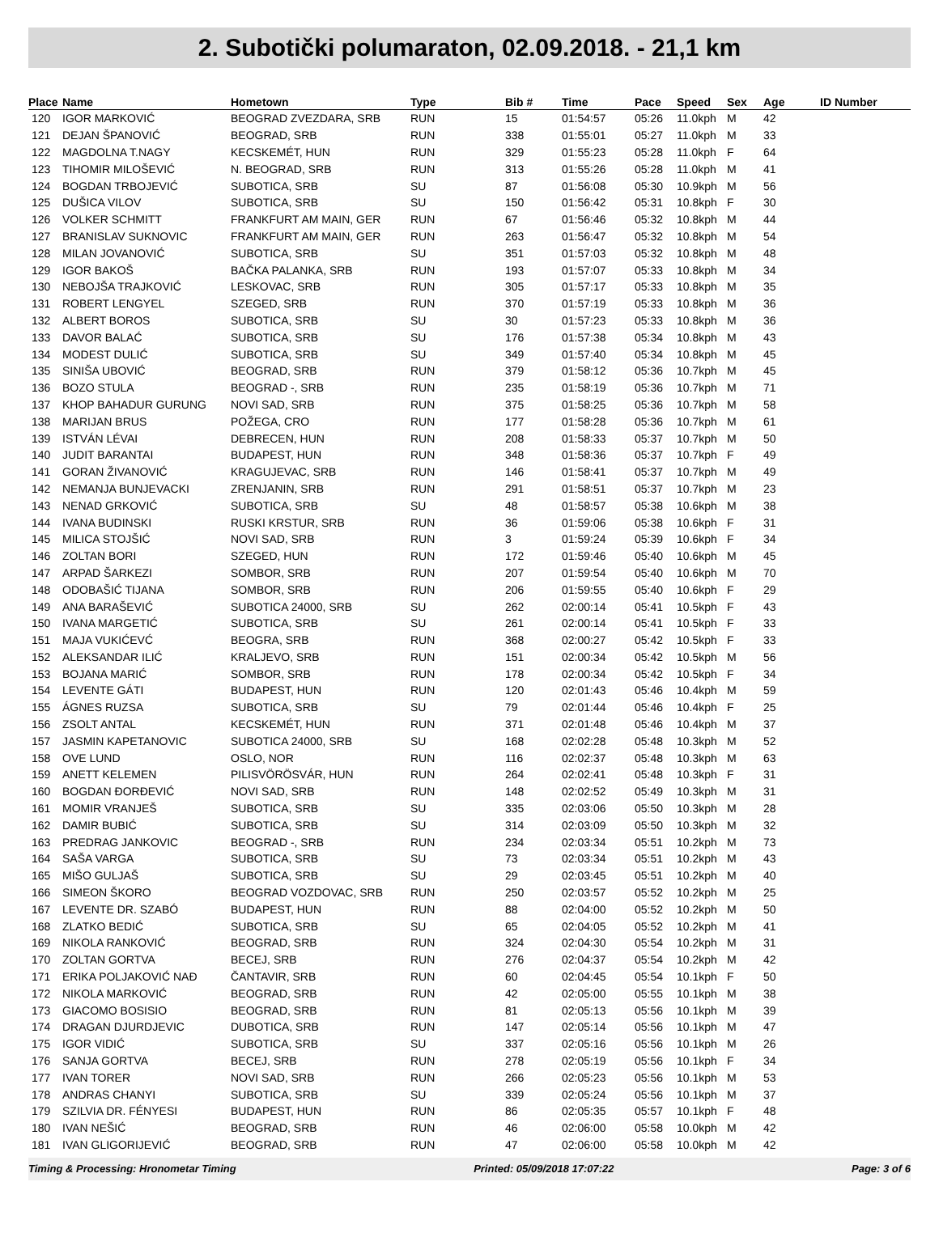2. Subotički polumaraton, 02.09.2018. - 21,1 km
| Place | Name | Hometown | Type | Bib # | Time | Pace | Speed | Sex | Age | ID Number |
| --- | --- | --- | --- | --- | --- | --- | --- | --- | --- | --- |
| 120 | IGOR MARKOVIĆ | BEOGRAD ZVEZDARA, SRB | RUN | 15 | 01:54:57 | 05:26 | 11.0kph | M | 42 | |
| 121 | DEJAN ŠPANOVIĆ | BEOGRAD, SRB | RUN | 338 | 01:55:01 | 05:27 | 11.0kph | M | 33 | |
| 122 | MAGDOLNA T.NAGY | KECSKEMÉT, HUN | RUN | 329 | 01:55:23 | 05:28 | 11.0kph | F | 64 | |
| 123 | TIHOMIR MILOŠEVIĆ | N. BEOGRAD, SRB | RUN | 313 | 01:55:26 | 05:28 | 11.0kph | M | 41 | |
| 124 | BOGDAN TRBOJEVIĆ | SUBOTICA, SRB | SU | 87 | 01:56:08 | 05:30 | 10.9kph | M | 56 | |
| 125 | DUŠICA VILOV | SUBOTICA, SRB | SU | 150 | 01:56:42 | 05:31 | 10.8kph | F | 30 | |
| 126 | VOLKER SCHMITT | FRANKFURT AM MAIN, GER | RUN | 67 | 01:56:46 | 05:32 | 10.8kph | M | 44 | |
| 127 | BRANISLAV SUKNOVIC | FRANKFURT AM MAIN, GER | RUN | 263 | 01:56:47 | 05:32 | 10.8kph | M | 54 | |
| 128 | MILAN JOVANOVIĆ | SUBOTICA, SRB | SU | 351 | 01:57:03 | 05:32 | 10.8kph | M | 48 | |
| 129 | IGOR BAKOŠ | BAČKA PALANKA, SRB | RUN | 193 | 01:57:07 | 05:33 | 10.8kph | M | 34 | |
| 130 | NEBOJŠA TRAJKOVIĆ | LESKOVAC, SRB | RUN | 305 | 01:57:17 | 05:33 | 10.8kph | M | 35 | |
| 131 | ROBERT LENGYEL | SZEGED, SRB | RUN | 370 | 01:57:19 | 05:33 | 10.8kph | M | 36 | |
| 132 | ALBERT BOROS | SUBOTICA, SRB | SU | 30 | 01:57:23 | 05:33 | 10.8kph | M | 36 | |
| 133 | DAVOR BALAĆ | SUBOTICA, SRB | SU | 176 | 01:57:38 | 05:34 | 10.8kph | M | 43 | |
| 134 | MODEST DULIĆ | SUBOTICA, SRB | SU | 349 | 01:57:40 | 05:34 | 10.8kph | M | 45 | |
| 135 | SINIŠA UBOVIĆ | BEOGRAD, SRB | RUN | 379 | 01:58:12 | 05:36 | 10.7kph | M | 45 | |
| 136 | BOZO STULA | BEOGRAD -, SRB | RUN | 235 | 01:58:19 | 05:36 | 10.7kph | M | 71 | |
| 137 | KHOP BAHADUR GURUNG | NOVI SAD, SRB | RUN | 375 | 01:58:25 | 05:36 | 10.7kph | M | 58 | |
| 138 | MARIJAN BRUS | POŽEGA, CRO | RUN | 177 | 01:58:28 | 05:36 | 10.7kph | M | 61 | |
| 139 | ISTVÁN LÉVAI | DEBRECEN, HUN | RUN | 208 | 01:58:33 | 05:37 | 10.7kph | M | 50 | |
| 140 | JUDIT BARANTAI | BUDAPEST, HUN | RUN | 348 | 01:58:36 | 05:37 | 10.7kph | F | 49 | |
| 141 | GORAN ŽIVANOVIĆ | KRAGUJEVAC, SRB | RUN | 146 | 01:58:41 | 05:37 | 10.7kph | M | 49 | |
| 142 | NEMANJA BUNJEVACKI | ZRENJANIN, SRB | RUN | 291 | 01:58:51 | 05:37 | 10.7kph | M | 23 | |
| 143 | NENAD GRKOVIĆ | SUBOTICA, SRB | SU | 48 | 01:58:57 | 05:38 | 10.6kph | M | 38 | |
| 144 | IVANA BUDINSKI | RUSKI KRSTUR, SRB | RUN | 36 | 01:59:06 | 05:38 | 10.6kph | F | 31 | |
| 145 | MILICA STOJŠIĆ | NOVI SAD, SRB | RUN | 3 | 01:59:24 | 05:39 | 10.6kph | F | 34 | |
| 146 | ZOLTAN BORI | SZEGED, HUN | RUN | 172 | 01:59:46 | 05:40 | 10.6kph | M | 45 | |
| 147 | ARPAD ŠARKEZI | SOMBOR, SRB | RUN | 207 | 01:59:54 | 05:40 | 10.6kph | M | 70 | |
| 148 | ODOBAŠIĆ TIJANA | SOMBOR, SRB | RUN | 206 | 01:59:55 | 05:40 | 10.6kph | F | 29 | |
| 149 | ANA BARAŠEVIĆ | SUBOTICA 24000, SRB | SU | 262 | 02:00:14 | 05:41 | 10.5kph | F | 43 | |
| 150 | IVANA MARGETIĆ | SUBOTICA, SRB | SU | 261 | 02:00:14 | 05:41 | 10.5kph | F | 33 | |
| 151 | MAJA VUKIĆEVĆ | BEOGRA, SRB | RUN | 368 | 02:00:27 | 05:42 | 10.5kph | F | 33 | |
| 152 | ALEKSANDAR ILIĆ | KRALJEVO, SRB | RUN | 151 | 02:00:34 | 05:42 | 10.5kph | M | 56 | |
| 153 | BOJANA MARIĆ | SOMBOR, SRB | RUN | 178 | 02:00:34 | 05:42 | 10.5kph | F | 34 | |
| 154 | LEVENTE GÁTI | BUDAPEST, HUN | RUN | 120 | 02:01:43 | 05:46 | 10.4kph | M | 59 | |
| 155 | ÁGNES RUZSA | SUBOTICA, SRB | SU | 79 | 02:01:44 | 05:46 | 10.4kph | F | 25 | |
| 156 | ZSOLT ANTAL | KECSKEMÉT, HUN | RUN | 371 | 02:01:48 | 05:46 | 10.4kph | M | 37 | |
| 157 | JASMIN KAPETANOVIC | SUBOTICA 24000, SRB | SU | 168 | 02:02:28 | 05:48 | 10.3kph | M | 52 | |
| 158 | OVE LUND | OSLO, NOR | RUN | 116 | 02:02:37 | 05:48 | 10.3kph | M | 63 | |
| 159 | ANETT KELEMEN | PILISVÖRÖSVÁR, HUN | RUN | 264 | 02:02:41 | 05:48 | 10.3kph | F | 31 | |
| 160 | BOGDAN ĐORĐEVIĆ | NOVI SAD, SRB | RUN | 148 | 02:02:52 | 05:49 | 10.3kph | M | 31 | |
| 161 | MOMIR VRANJEŠ | SUBOTICA, SRB | SU | 335 | 02:03:06 | 05:50 | 10.3kph | M | 28 | |
| 162 | DAMIR BUBIĆ | SUBOTICA, SRB | SU | 314 | 02:03:09 | 05:50 | 10.3kph | M | 32 | |
| 163 | PREDRAG JANKOVIC | BEOGRAD -, SRB | RUN | 234 | 02:03:34 | 05:51 | 10.2kph | M | 73 | |
| 164 | SAŠA VARGA | SUBOTICA, SRB | SU | 73 | 02:03:34 | 05:51 | 10.2kph | M | 43 | |
| 165 | MIŠO GULJAŠ | SUBOTICA, SRB | SU | 29 | 02:03:45 | 05:51 | 10.2kph | M | 40 | |
| 166 | SIMEON ŠKORO | BEOGRAD VOZDOVAC, SRB | RUN | 250 | 02:03:57 | 05:52 | 10.2kph | M | 25 | |
| 167 | LEVENTE DR. SZABÓ | BUDAPEST, HUN | RUN | 88 | 02:04:00 | 05:52 | 10.2kph | M | 50 | |
| 168 | ZLATKO BEDIĆ | SUBOTICA, SRB | SU | 65 | 02:04:05 | 05:52 | 10.2kph | M | 41 | |
| 169 | NIKOLA RANKOVIĆ | BEOGRAD, SRB | RUN | 324 | 02:04:30 | 05:54 | 10.2kph | M | 31 | |
| 170 | ZOLTAN GORTVA | BECEJ, SRB | RUN | 276 | 02:04:37 | 05:54 | 10.2kph | M | 42 | |
| 171 | ERIKA POLJAKOVIĆ NAĐ | ČANTAVIR, SRB | RUN | 60 | 02:04:45 | 05:54 | 10.1kph | F | 50 | |
| 172 | NIKOLA MARKOVIĆ | BEOGRAD, SRB | RUN | 42 | 02:05:00 | 05:55 | 10.1kph | M | 38 | |
| 173 | GIACOMO BOSISIO | BEOGRAD, SRB | RUN | 81 | 02:05:13 | 05:56 | 10.1kph | M | 39 | |
| 174 | DRAGAN DJURDJEVIC | DUBOTICA, SRB | RUN | 147 | 02:05:14 | 05:56 | 10.1kph | M | 47 | |
| 175 | IGOR VIDIĆ | SUBOTICA, SRB | SU | 337 | 02:05:16 | 05:56 | 10.1kph | M | 26 | |
| 176 | SANJA GORTVA | BECEJ, SRB | RUN | 278 | 02:05:19 | 05:56 | 10.1kph | F | 34 | |
| 177 | IVAN TORER | NOVI SAD, SRB | RUN | 266 | 02:05:23 | 05:56 | 10.1kph | M | 53 | |
| 178 | ANDRAS CHANYI | SUBOTICA, SRB | SU | 339 | 02:05:24 | 05:56 | 10.1kph | M | 37 | |
| 179 | SZILVIA DR. FÉNYESI | BUDAPEST, HUN | RUN | 86 | 02:05:35 | 05:57 | 10.1kph | F | 48 | |
| 180 | IVAN NEŠIĆ | BEOGRAD, SRB | RUN | 46 | 02:06:00 | 05:58 | 10.0kph | M | 42 | |
| 181 | IVAN GLIGORIJEVIĆ | BEOGRAD, SRB | RUN | 47 | 02:06:00 | 05:58 | 10.0kph | M | 42 | |
Timing & Processing: Hronometar Timing Printed: 05/09/2018 17:07:22 Page: 3 of 6